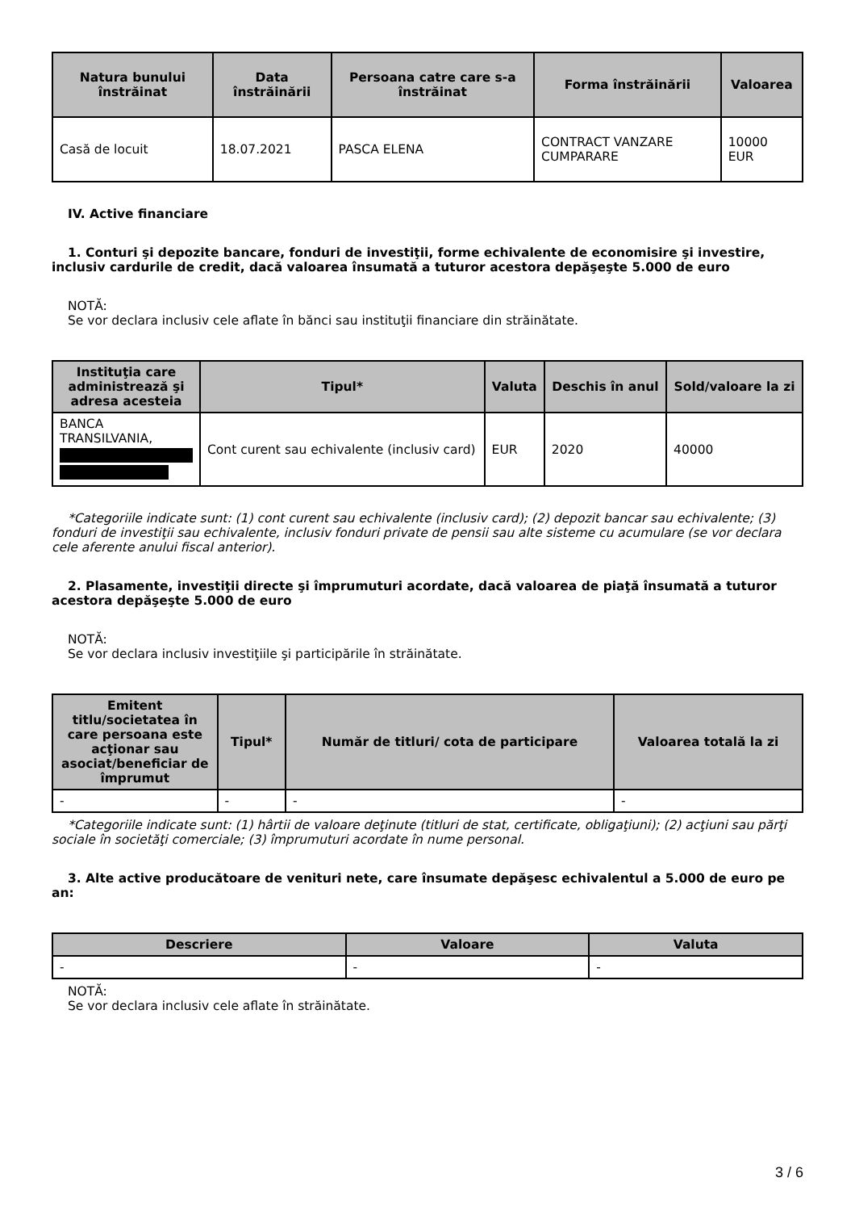| Natura bunului înstrăinat | Data înstrăinării | Persoana catre care s-a înstrăinat | Forma înstrăinării | Valoarea |
| --- | --- | --- | --- | --- |
| Casă de locuit | 18.07.2021 | PASCA ELENA | CONTRACT VANZARE CUMPARARE | 10000 EUR |
IV. Active financiare
1. Conturi şi depozite bancare, fonduri de investiţii, forme echivalente de economisire şi investire, inclusiv cardurile de credit, dacă valoarea însumată a tuturor acestora depăşeşte 5.000 de euro
NOTĂ:
Se vor declara inclusiv cele aflate în bănci sau instituţii financiare din străinătate.
| Instituţia care administrează şi adresa acesteia | Tipul* | Valuta | Deschis în anul | Sold/valoare la zi |
| --- | --- | --- | --- | --- |
| BANCA TRANSILVANIA, | Cont curent sau echivalente (inclusiv card) | EUR | 2020 | 40000 |
*Categoriile indicate sunt: (1) cont curent sau echivalente (inclusiv card); (2) depozit bancar sau echivalente; (3) fonduri de investiţii sau echivalente, inclusiv fonduri private de pensii sau alte sisteme cu acumulare (se vor declara cele aferente anului fiscal anterior).
2. Plasamente, investiţii directe şi împrumuturi acordate, dacă valoarea de piaţă însumată a tuturor acestora depăşeşte 5.000 de euro
NOTĂ:
Se vor declara inclusiv investiţiile şi participările în străinătate.
| Emitent titlu/societatea în care persoana este acţionar sau asociat/beneficiar de împrumut | Tipul* | Număr de titluri/ cota de participare | Valoarea totală la zi |
| --- | --- | --- | --- |
| - | - | - | - |
*Categoriile indicate sunt: (1) hârtii de valoare deţinute (titluri de stat, certificate, obligaţiuni); (2) acţiuni sau părţi sociale în societăţi comerciale; (3) împrumuturi acordate în nume personal.
3. Alte active producătoare de venituri nete, care însumate depăşesc echivalentul a 5.000 de euro pe an:
| Descriere | Valoare | Valuta |
| --- | --- | --- |
| - | - | - |
NOTĂ:
Se vor declara inclusiv cele aflate în străinătate.
3 / 6